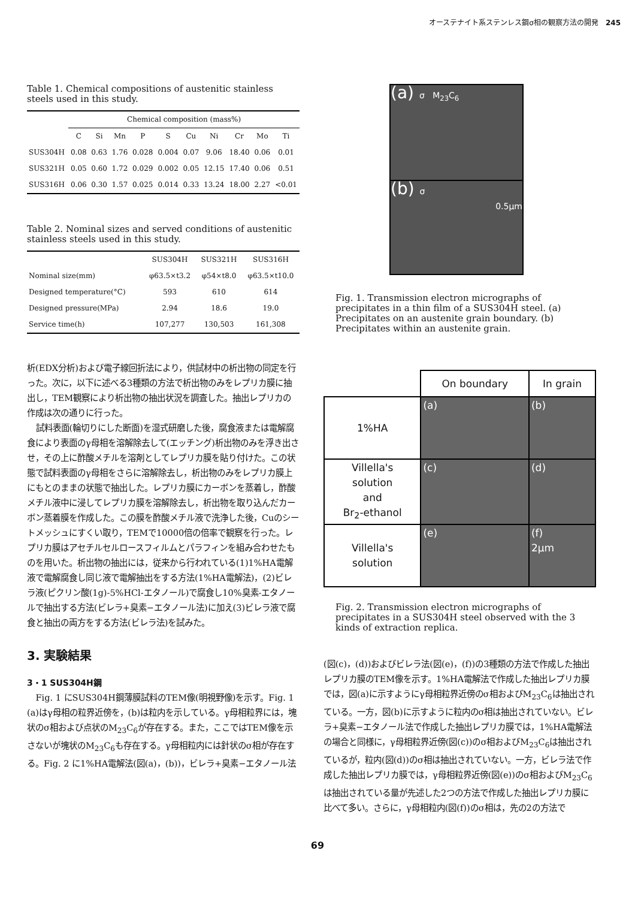オーステナイト系ステンレス鋼σ相の観察方法の開発　245
Table 1. Chemical compositions of austenitic stainless steels used in this study.
| | Chemical composition (mass%) | | | | | | | | | |
| --- | --- | --- | --- | --- | --- | --- | --- | --- | --- | --- |
| | C | Si | Mn | P | S | Cu | Ni | Cr | Mo | Ti |
| SUS304H | 0.08 | 0.63 | 1.76 | 0.028 | 0.004 | 0.07 | 9.06 | 18.40 | 0.06 | 0.01 |
| SUS321H | 0.05 | 0.60 | 1.72 | 0.029 | 0.002 | 0.05 | 12.15 | 17.40 | 0.06 | 0.51 |
| SUS316H | 0.06 | 0.30 | 1.57 | 0.025 | 0.014 | 0.33 | 13.24 | 18.00 | 2.27 | <0.01 |
Table 2. Nominal sizes and served conditions of austenitic stainless steels used in this study.
| | SUS304H | SUS321H | SUS316H |
| --- | --- | --- | --- |
| Nominal size(mm) | φ63.5×t3.2 | φ54×t8.0 | φ63.5×t10.0 |
| Designed temperature(°C) | 593 | 610 | 614 |
| Designed pressure(MPa) | 2.94 | 18.6 | 19.0 |
| Service time(h) | 107,277 | 130,503 | 161,308 |
析(EDX分析)および電子線回折法により，供試材中の析出物の同定を行った。次に，以下に述べる3種類の方法で析出物のみをレプリカ膜に抽出し，TEM観察により析出物の抽出状況を調査した。抽出レプリカの作成は次の通りに行った。
試料表面(輪切りにした断面)を湿式研磨した後，腐食液または電解腐食により表面のγ母相を溶解除去して(エッチング)析出物のみを浮き出させ，その上に酢酸メチルを溶剤としてレプリカ膜を貼り付けた。この状態で試料表面のγ母相をさらに溶解除去し，析出物のみをレプリカ膜上にもとのままの状態で抽出した。レプリカ膜にカーボンを蒸着し，酢酸メチル液中に浸してレプリカ膜を溶解除去し，析出物を取り込んだカーボン蒸着膜を作成した。この膜を酢酸メチル液で洗浄した後，Cuのシートメッシュにすくい取り，TEMで10000倍の倍率で観察を行った。レプリカ膜はアセチルセルロースフィルムとパラフィンを組み合わせたものを用いた。析出物の抽出には，従来から行われている(1)1%HA電解液で電解腐食し同じ液で電解抽出をする方法(1%HA電解法)，(2)ビレラ液(ピクリン酸(1g)-5%HCl-エタノール)で腐食し10%臭素-エタノールで抽出する方法(ビレラ+臭素−エタノール法)に加え(3)ビレラ液で腐食と抽出の両方をする方法(ビレラ法)を試みた。
3. 実験結果
3・1 SUS304H鋼
Fig. 1 にSUS304H鋼薄膜試料のTEM像(明視野像)を示す。Fig. 1 (a)はγ母相の粒界近傍を，(b)は粒内を示している。γ母相粒界には，塊状のσ相および点状のM<sub>23</sub>C<sub>6</sub>が存在する。また，ここではTEM像を示さないが塊状のM<sub>23</sub>C<sub>6</sub>も存在する。γ母相粒内には針状のσ相が存在する。Fig. 2 に1%HA電解法(図(a)，(b))，ビレラ+臭素−エタノール法
(a) σ M<sub>23</sub>C<sub>6</sub>
(b) σ
0.5μm
Fig. 1. Transmission electron micrographs of precipitates in a thin film of a SUS304H steel. (a) Precipitates on an austenite grain boundary. (b) Precipitates within an austenite grain.
| | On boundary | In grain |
| 1%HA | (a) | (b) |
| Villella's solution and Br<sub>2</sub>-ethanol | (c) | (d) |
| Villella's solution | (e) | (f) 2μm |
Fig. 2. Transmission electron micrographs of precipitates in a SUS304H steel observed with the 3 kinds of extraction replica.
(図(c)，(d))およびビレラ法(図(e)，(f))の3種類の方法で作成した抽出レプリカ膜のTEM像を示す。1%HA電解法で作成した抽出レプリカ膜では，図(a)に示すようにγ母相粒界近傍のσ相およびM<sub>23</sub>C<sub>6</sub>は抽出されている。一方，図(b)に示すように粒内のσ相は抽出されていない。ビレラ+臭素−エタノール法で作成した抽出レプリカ膜では，1%HA電解法の場合と同様に，γ母相粒界近傍(図(c))のσ相およびM<sub>23</sub>C<sub>6</sub>は抽出されているが，粒内(図(d))のσ相は抽出されていない。一方，ビレラ法で作成した抽出レプリカ膜では，γ母相粒界近傍(図(e))のσ相およびM<sub>23</sub>C<sub>6</sub>は抽出されている量が先述した2つの方法で作成した抽出レプリカ膜に比べて多い。さらに，γ母相粒内(図(f))のσ相は，先の2の方法で
69